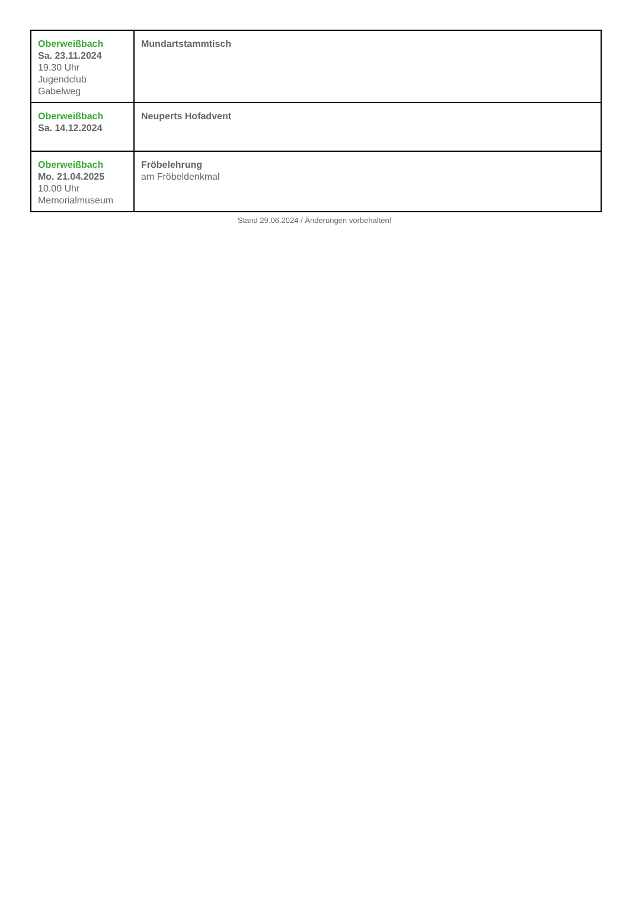| Oberweißbach Sa. 23.11.2024 19.30 Uhr Jugendclub Gabelweg | Mundartstammtisch |
| Oberweißbach Sa. 14.12.2024 | Neuperts Hofadvent |
| Oberweißbach Mo. 21.04.2025 10.00 Uhr Memorialmuseum | Fröbelehrung am Fröbeldenkmal |
Stand 29.06.2024 / Änderungen vorbehalten!